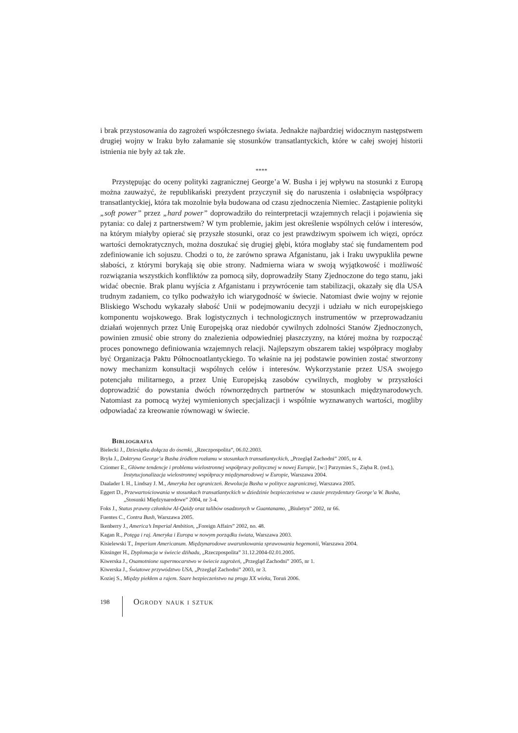i brak przystosowania do zagrożeń współczesnego świata. Jednakże najbardziej widocznym następstwem drugiej wojny w Iraku było załamanie się stosunków transatlantyckich, które w całej swojej historii istnienia nie były aż tak złe.
****
Przystępując do oceny polityki zagranicznej George’a W. Busha i jej wpływu na stosunki z Europą można zauważyć, że republikański prezydent przyczynił się do naruszenia i osłabnięcia współpracy transatlantyckiej, która tak mozolnie była budowana od czasu zjednoczenia Niemiec. Zastąpienie polityki „soft power” przez „hard power” doprowadziło do reinterpretacji wzajemnych relacji i pojawienia się pytania: co dalej z partnerstwem? W tym problemie, jakim jest określenie wspólnych celów i interesów, na którym miałyby opierać się przyszłe stosunki, oraz co jest prawdziwym spoiwem ich więzi, oprócz wartości demokratycznych, można doszukać się drugiej głębi, która mogłaby stać się fundamentem pod zdefiniowanie ich sojuszu. Chodzi o to, że zarówno sprawa Afganistanu, jak i Iraku uwypukliła pewne słabości, z którymi borykają się obie strony. Nadmierna wiara w swoją wyjątkowość i możliwość rozwiązania wszystkich konfliktów za pomocą siły, doprowadziły Stany Zjednoczone do tego stanu, jaki widać obecnie. Brak planu wyjścia z Afganistanu i przywrócenie tam stabilizacji, okazały się dla USA trudnym zadaniem, co tylko podważyło ich wiarygodność w świecie. Natomiast dwie wojny w rejonie Bliskiego Wschodu wykazały słabość Unii w podejmowaniu decyzji i udziału w nich europejskiego komponentu wojskowego. Brak logistycznych i technologicznych instrumentów w przeprowadzaniu działań wojennych przez Unię Europejską oraz niedobór cywilnych zdolności Stanów Zjednoczonych, powinien zmusić obie strony do znalezienia odpowiedniej płaszczyzny, na której można by rozpocząć proces ponownego definiowania wzajemnych relacji. Najlepszym obszarem takiej współpracy mogłaby być Organizacja Paktu Północnoatlantyckiego. To właśnie na jej podstawie powinien zostać stworzony nowy mechanizm konsultacji wspólnych celów i interesów. Wykorzystanie przez USA swojego potencjału militarnego, a przez Unię Europejską zasobów cywilnych, mogłoby w przyszłości doprowadzić do powstania dwóch równorzędnych partnerów w stosunkach międzynarodowych. Natomiast za pomocą wyżej wymienionych specjalizacji i wspólnie wyznawanych wartości, mogliby odpowiadać za kreowanie równowagi w świecie.
Bibliografia
Bielecki J., Dziesiątka dołącza do ósemki, „Rzeczpospolita”, 06.02.2003.
Bryła J., Doktryna George’a Busha źródłem rozłamu w stosunkach transatlantyckich, „Przegląd Zachodni” 2005, nr 4.
Cziomer E., Główne tendencje i problemu wielostronnej współpracy politycznej w nowej Europie, [w:] Parzymies S., Zięba R. (red.), Instytucjonalizacja wielostronnej współpracy międzynarodowej w Europie, Warszawa 2004.
Daalader I. H., Lindsay J. M., Ameryka bez ograniczeń. Rewolucja Busha w polityce zagranicznej, Warszawa 2005.
Eggert D., Przewartościowania w stosunkach transatlantyckich w dziedzinie bezpieczeństwa w czasie prezydentury George’a W. Busha, „Stosunki Międzynarodowe” 2004, nr 3-4.
Foks J., Status prawny członków Al-Qaidy oraz talibów osadzonych w Guantanamo, „Biuletyn” 2002, nr 66.
Fuentes C., Contra Bush, Warszawa 2005.
Ikenberry J., America’s Imperial Ambition, „Foreign Affairs” 2002, no. 48.
Kagan R., Potęga i raj. Ameryka i Europa w nowym porządku świata, Warszawa 2003.
Kisielewski T., Imperium Americanum. Międzynarodowe uwarunkowania sprawowania hegemonii, Warszawa 2004.
Kissinger H., Dyplomacja w świecie dżihadu, „Rzeczpospolita” 31.12.2004-02.01.2005.
Kiwerska J., Osamotnione supermocarstwo w świecie zagrożeń, „Przegląd Zachodni” 2005, nr 1.
Kiwerska J., Światowe przywództwo USA, „Przegląd Zachodni” 2003, nr 3.
Koziej S., Między piekłem a rajem. Szare bezpieczeństwo na progu XX wieku, Toruń 2006.
198 Ogrody nauk i sztuk